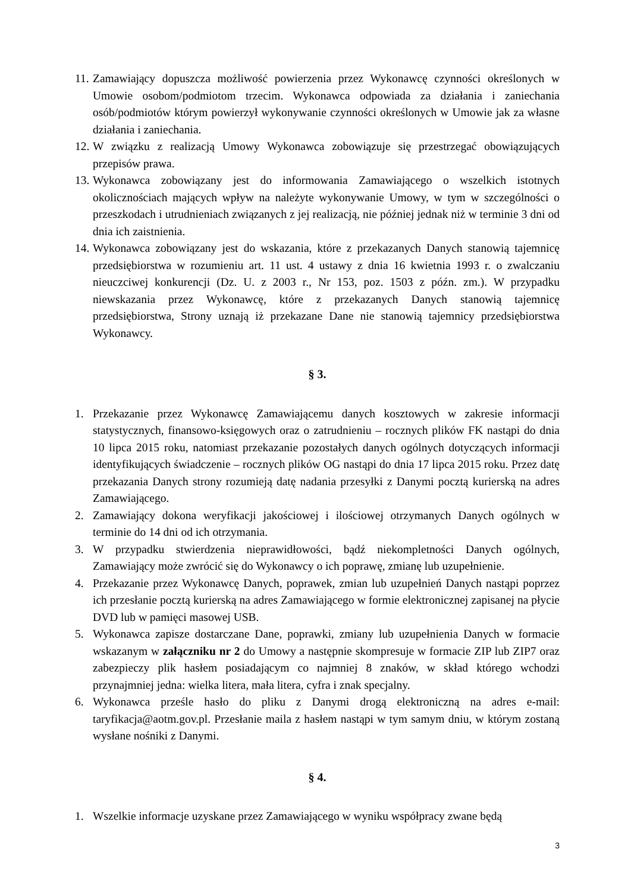11. Zamawiający dopuszcza możliwość powierzenia przez Wykonawcę czynności określonych w Umowie osobom/podmiotom trzecim. Wykonawca odpowiada za działania i zaniechania osób/podmiotów którym powierzył wykonywanie czynności określonych w Umowie jak za własne działania i zaniechania.
12. W związku z realizacją Umowy Wykonawca zobowiązuje się przestrzegać obowiązujących przepisów prawa.
13. Wykonawca zobowiązany jest do informowania Zamawiającego o wszelkich istotnych okolicznościach mających wpływ na należyte wykonywanie Umowy, w tym w szczególności o przeszkodach i utrudnieniach związanych z jej realizacją, nie później jednak niż w terminie 3 dni od dnia ich zaistnienia.
14. Wykonawca zobowiązany jest do wskazania, które z przekazanych Danych stanowią tajemnicę przedsiębiorstwa w rozumieniu art. 11 ust. 4 ustawy z dnia 16 kwietnia 1993 r. o zwalczaniu nieuczciwej konkurencji (Dz. U. z 2003 r., Nr 153, poz. 1503 z późn. zm.). W przypadku niewskazania przez Wykonawcę, które z przekazanych Danych stanowią tajemnicę przedsiębiorstwa, Strony uznają iż przekazane Dane nie stanowią tajemnicy przedsiębiorstwa Wykonawcy.
§ 3.
1. Przekazanie przez Wykonawcę Zamawiającemu danych kosztowych w zakresie informacji statystycznych, finansowo-księgowych oraz o zatrudnieniu – rocznych plików FK nastąpi do dnia 10 lipca 2015 roku, natomiast przekazanie pozostałych danych ogólnych dotyczących informacji identyfikujących świadczenie – rocznych plików OG nastąpi do dnia 17 lipca 2015 roku. Przez datę przekazania Danych strony rozumieją datę nadania przesyłki z Danymi pocztą kurierską na adres Zamawiającego.
2. Zamawiający dokona weryfikacji jakościowej i ilościowej otrzymanych Danych ogólnych w terminie do 14 dni od ich otrzymania.
3. W przypadku stwierdzenia nieprawidłowości, bądź niekompletności Danych ogólnych, Zamawiający może zwrócić się do Wykonawcy o ich poprawę, zmianę lub uzupełnienie.
4. Przekazanie przez Wykonawcę Danych, poprawek, zmian lub uzupełnień Danych nastąpi poprzez ich przesłanie pocztą kurierską na adres Zamawiającego w formie elektronicznej zapisanej na płycie DVD lub w pamięci masowej USB.
5. Wykonawca zapisze dostarczane Dane, poprawki, zmiany lub uzupełnienia Danych w formacie wskazanym w załączniku nr 2 do Umowy a następnie skompresuje w formacie ZIP lub ZIP7 oraz zabezpieczy plik hasłem posiadającym co najmniej 8 znaków, w skład którego wchodzi przynajmniej jedna: wielka litera, mała litera, cyfra i znak specjalny.
6. Wykonawca prześle hasło do pliku z Danymi drogą elektroniczną na adres e-mail: taryfikacja@aotm.gov.pl. Przesłanie maila z hasłem nastąpi w tym samym dniu, w którym zostaną wysłane nośniki z Danymi.
§ 4.
1. Wszelkie informacje uzyskane przez Zamawiającego w wyniku współpracy zwane będą
3